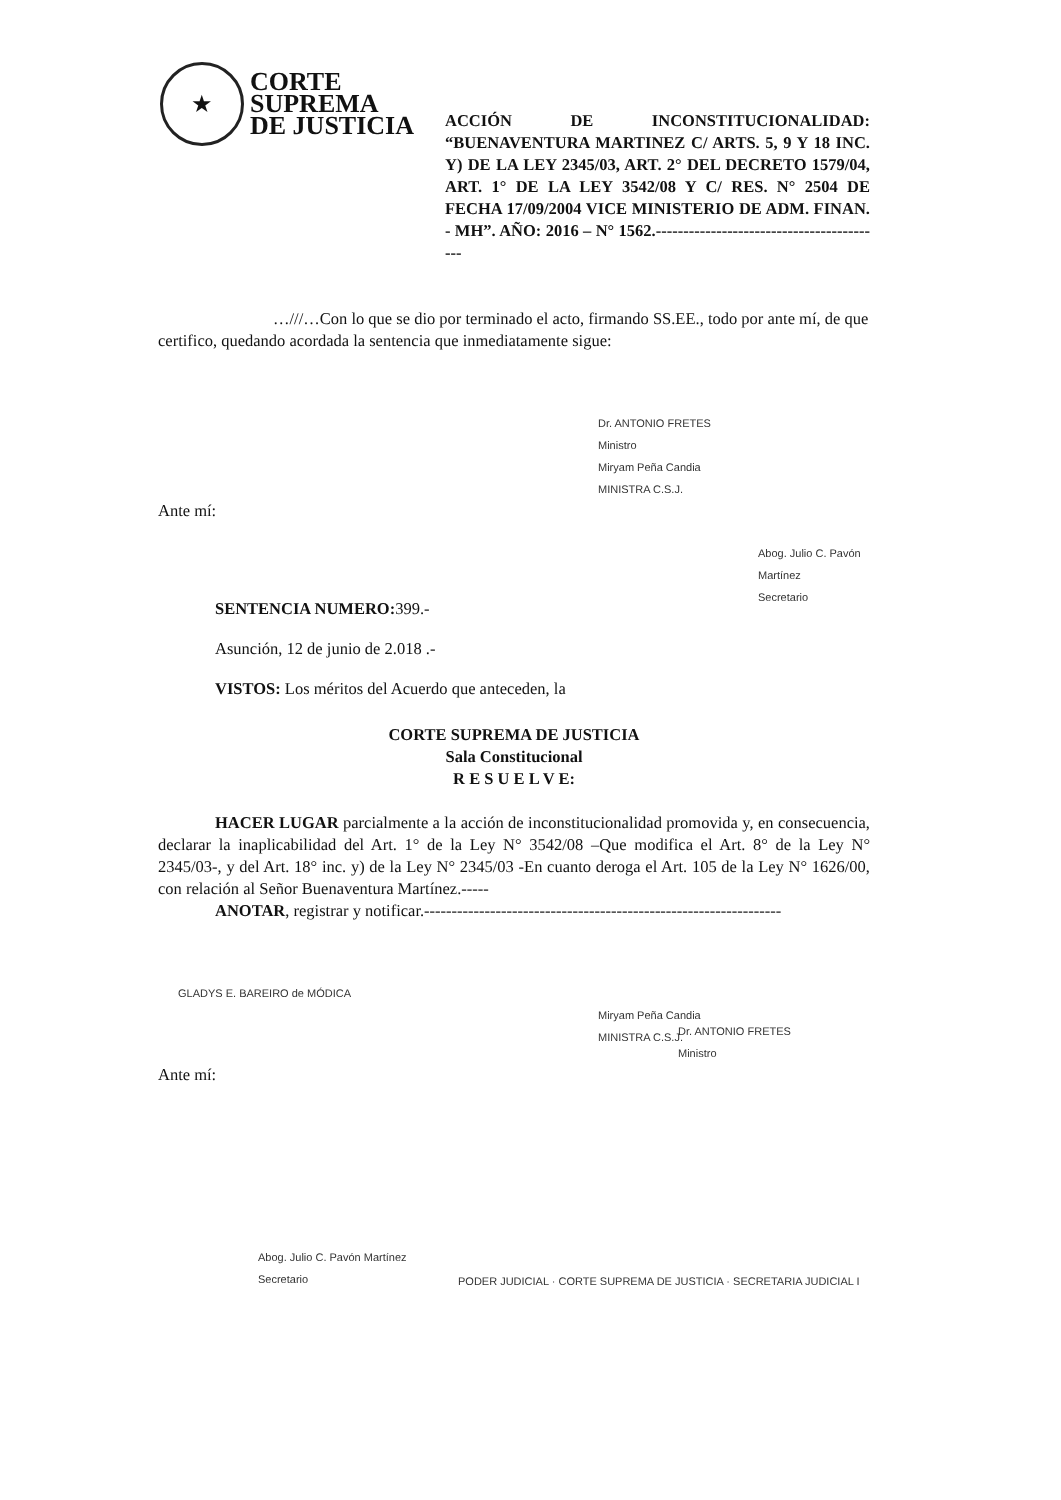★
CORTE
SUPREMA
DE JUSTICIA
ACCIÓN DE INCONSTITUCIONALIDAD: “BUENAVENTURA MARTINEZ C/ ARTS. 5, 9 Y 18 INC. Y) DE LA LEY 2345/03, ART. 2° DEL DECRETO 1579/04, ART. 1° DE LA LEY 3542/08 Y C/ RES. N° 2504 DE FECHA 17/09/2004 VICE MINISTERIO DE ADM. FINAN. - MH”. AÑO: 2016 – N° 1562.------------------------------------------
…///…Con lo que se dio por terminado el acto, firmando SS.EE., todo por ante mí, de que certifico, quedando acordada la sentencia que inmediatamente sigue:
Dr. ANTONIO FRETES
Ministro
Miryam Peña Candia
MINISTRA C.S.J.
Ante mí:
Abog. Julio C. Pavón Martínez
Secretario
SENTENCIA NUMERO: 399.-
Asunción, 12 de junio de 2.018 .-
VISTOS: Los méritos del Acuerdo que anteceden, la
CORTE SUPREMA DE JUSTICIA
Sala Constitucional
R E S U E L V E:
HACER LUGAR parcialmente a la acción de inconstitucionalidad promovida y, en consecuencia, declarar la inaplicabilidad del Art. 1° de la Ley N° 3542/08 –Que modifica el Art. 8° de la Ley N° 2345/03-, y del Art. 18° inc. y) de la Ley N° 2345/03 -En cuanto deroga el Art. 105 de la Ley N° 1626/00, con relación al Señor Buenaventura Martínez.-----
ANOTAR, registrar y notificar.-----------------------------------------------------------------
GLADYS E. BAREIRO de MÓDICA
Miryam Peña Candia
MINISTRA C.S.J.
Dr. ANTONIO FRETES
Ministro
Ante mí:
Abog. Julio C. Pavón Martínez
Secretario
PODER JUDICIAL · CORTE SUPREMA DE JUSTICIA · SECRETARIA JUDICIAL I